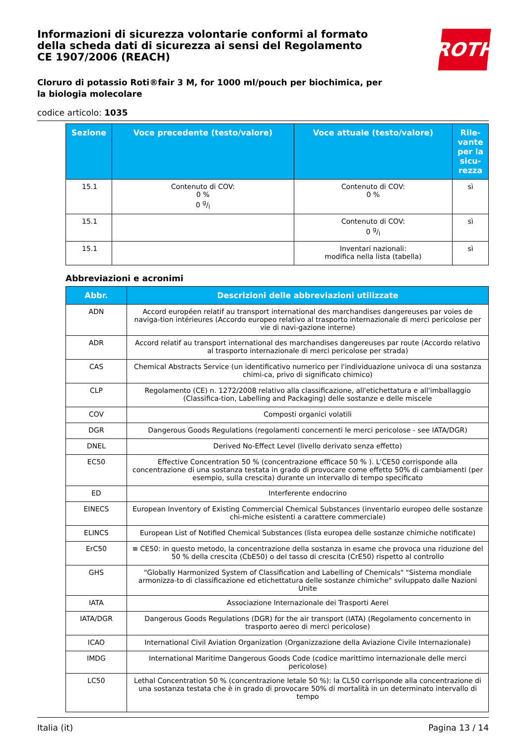ROTH
Informazioni di sicurezza volontarie conformi al formato della scheda dati di sicurezza ai sensi del Regolamento CE 1907/2006 (REACH)
Cloruro di potassio Roti®fair 3 M, for 1000 ml/pouch per biochimica, per la biologia molecolare
codice articolo: 1035
| Sezione | Voce precedente (testo/valore) | Voce attuale (testo/valore) | Rile-vante per la sicu-rezza |
| --- | --- | --- | --- |
| 15.1 | Contenuto di COV: 0 % 0 g/l | Contenuto di COV: 0 % | sì |
| 15.1 | | Contenuto di COV: 0 g/l | sì |
| 15.1 | | Inventari nazionali: modifica nella lista (tabella) | sì |
Abbreviazioni e acronimi
| Abbr. | Descrizioni delle abbreviazioni utilizzate |
| --- | --- |
| ADN | Accord européen relatif au transport international des marchandises dangereuses par voies de naviga-tion intérieures (Accordo europeo relativo al trasporto internazionale di merci pericolose per vie di navi-gazione interne) |
| ADR | Accord relatif au transport international des marchandises dangereuses par route (Accordo relativo al trasporto internazionale di merci pericolose per strada) |
| CAS | Chemical Abstracts Service (un identificativo numerico per l'individuazione univoca di una sostanza chimi-ca, privo di significato chimico) |
| CLP | Regolamento (CE) n. 1272/2008 relativo alla classificazione, all'etichettatura e all'imballaggio (Classifica-tion, Labelling and Packaging) delle sostanze e delle miscele |
| COV | Composti organici volatili |
| DGR | Dangerous Goods Regulations (regolamenti concernenti le merci pericolose - see IATA/DGR) |
| DNEL | Derived No-Effect Level (livello derivato senza effetto) |
| EC50 | Effective Concentration 50 % (concentrazione efficace 50 % ). L'CE50 corrisponde alla concentrazione di una sostanza testata in grado di provocare come effetto 50% di cambiamenti (per esempio, sulla crescita) durante un intervallo di tempo specificato |
| ED | Interferente endocrino |
| EINECS | European Inventory of Existing Commercial Chemical Substances (inventario europeo delle sostanze chi-miche esistenti a carattere commerciale) |
| ELINCS | European List of Notified Chemical Substances (lista europea delle sostanze chimiche notificate) |
| ErC50 | ≡ CE50: in questo metodo, la concentrazione della sostanza in esame che provoca una riduzione del 50 % della crescita (CbE50) o del tasso di crescita (CrE50) rispetto al controllo |
| GHS | "Globally Harmonized System of Classification and Labelling of Chemicals" "Sistema mondiale armonizza-to di classificazione ed etichettatura delle sostanze chimiche" sviluppato dalle Nazioni Unite |
| IATA | Associazione Internazionale dei Trasporti Aerei |
| IATA/DGR | Dangerous Goods Regulations (DGR) for the air transport (IATA) (Regolamento concernento in trasporto aereo di merci pericolose) |
| ICAO | International Civil Aviation Organization (Organizzazione della Aviazione Civile Internazionale) |
| IMDG | International Maritime Dangerous Goods Code (codice marittimo internazionale delle merci pericolose) |
| LC50 | Lethal Concentration 50 % (concentrazione letale 50 %): la CL50 corrisponde alla concentrazione di una sostanza testata che è in grado di provocare 50% di mortalità in un determinato intervallo di tempo |
Italia (it) Pagina 13 / 14